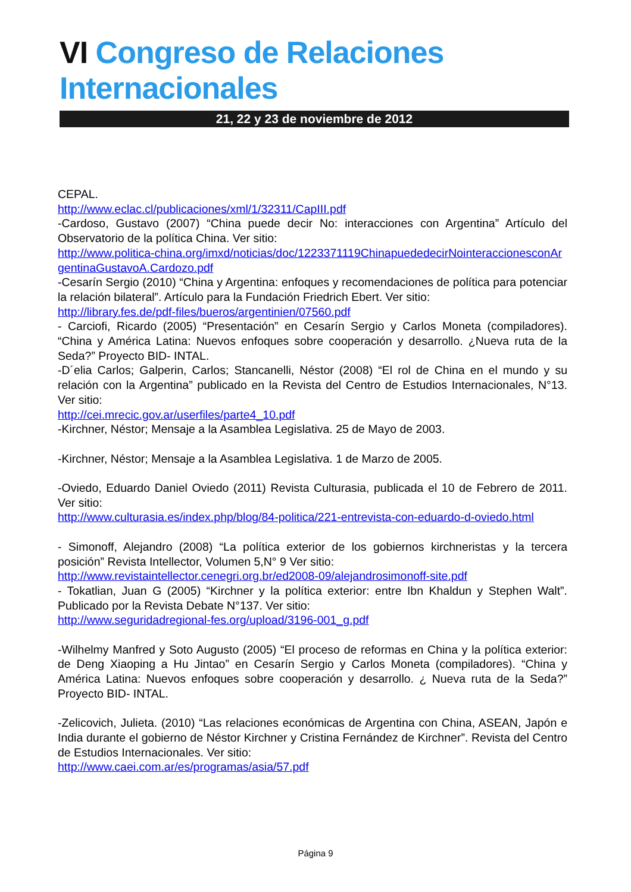VI Congreso de Relaciones Internacionales
21, 22 y 23 de noviembre de 2012
CEPAL.
http://www.eclac.cl/publicaciones/xml/1/32311/CapIII.pdf
-Cardoso, Gustavo (2007) “China puede decir No: interacciones con Argentina” Artículo del Observatorio de la política China. Ver sitio:
http://www.politica-china.org/imxd/noticias/doc/1223371119ChinapuededecirNointeraccionesconArgentinaGustavoA.Cardozo.pdf
-Cesarín Sergio (2010) “China y Argentina: enfoques y recomendaciones de política para potenciar la relación bilateral”. Artículo para la Fundación Friedrich Ebert. Ver sitio:
http://library.fes.de/pdf-files/bueros/argentinien/07560.pdf
- Carciofi, Ricardo (2005) “Presentación” en Cesarín Sergio y Carlos Moneta (compiladores). “China y América Latina: Nuevos enfoques sobre cooperación y desarrollo. ¿Nueva ruta de la Seda?” Proyecto BID- INTAL.
-D´elia Carlos; Galperin, Carlos; Stancanelli, Néstor (2008) “El rol de China en el mundo y su relación con la Argentina” publicado en la Revista del Centro de Estudios Internacionales, N°13. Ver sitio:
http://cei.mrecic.gov.ar/userfiles/parte4_10.pdf
-Kirchner, Néstor; Mensaje a la Asamblea Legislativa. 25 de Mayo de 2003.
-Kirchner, Néstor; Mensaje a la Asamblea Legislativa. 1 de Marzo de 2005.
-Oviedo, Eduardo Daniel Oviedo (2011) Revista Culturasia, publicada el 10 de Febrero de 2011. Ver sitio:
http://www.culturasia.es/index.php/blog/84-politica/221-entrevista-con-eduardo-d-oviedo.html
- Simonoff, Alejandro (2008) “La política exterior de los gobiernos kirchneristas y la tercera posición” Revista Intellector, Volumen 5,N° 9 Ver sitio:
http://www.revistaintellector.cenegri.org.br/ed2008-09/alejandrosimonoff-site.pdf
- Tokatlian, Juan G (2005) “Kirchner y la política exterior: entre Ibn Khaldun y Stephen Walt”. Publicado por la Revista Debate N°137. Ver sitio:
http://www.seguridadregional-fes.org/upload/3196-001_g.pdf
-Wilhelmy Manfred y Soto Augusto (2005) “El proceso de reformas en China y la política exterior: de Deng Xiaoping a Hu Jintao” en Cesarín Sergio y Carlos Moneta (compiladores). “China y América Latina: Nuevos enfoques sobre cooperación y desarrollo. ¿ Nueva ruta de la Seda?” Proyecto BID- INTAL.
-Zelicovich, Julieta. (2010) “Las relaciones económicas de Argentina con China, ASEAN, Japón e India durante el gobierno de Néstor Kirchner y Cristina Fernández de Kirchner”. Revista del Centro de Estudios Internacionales. Ver sitio:
http://www.caei.com.ar/es/programas/asia/57.pdf
Página 9